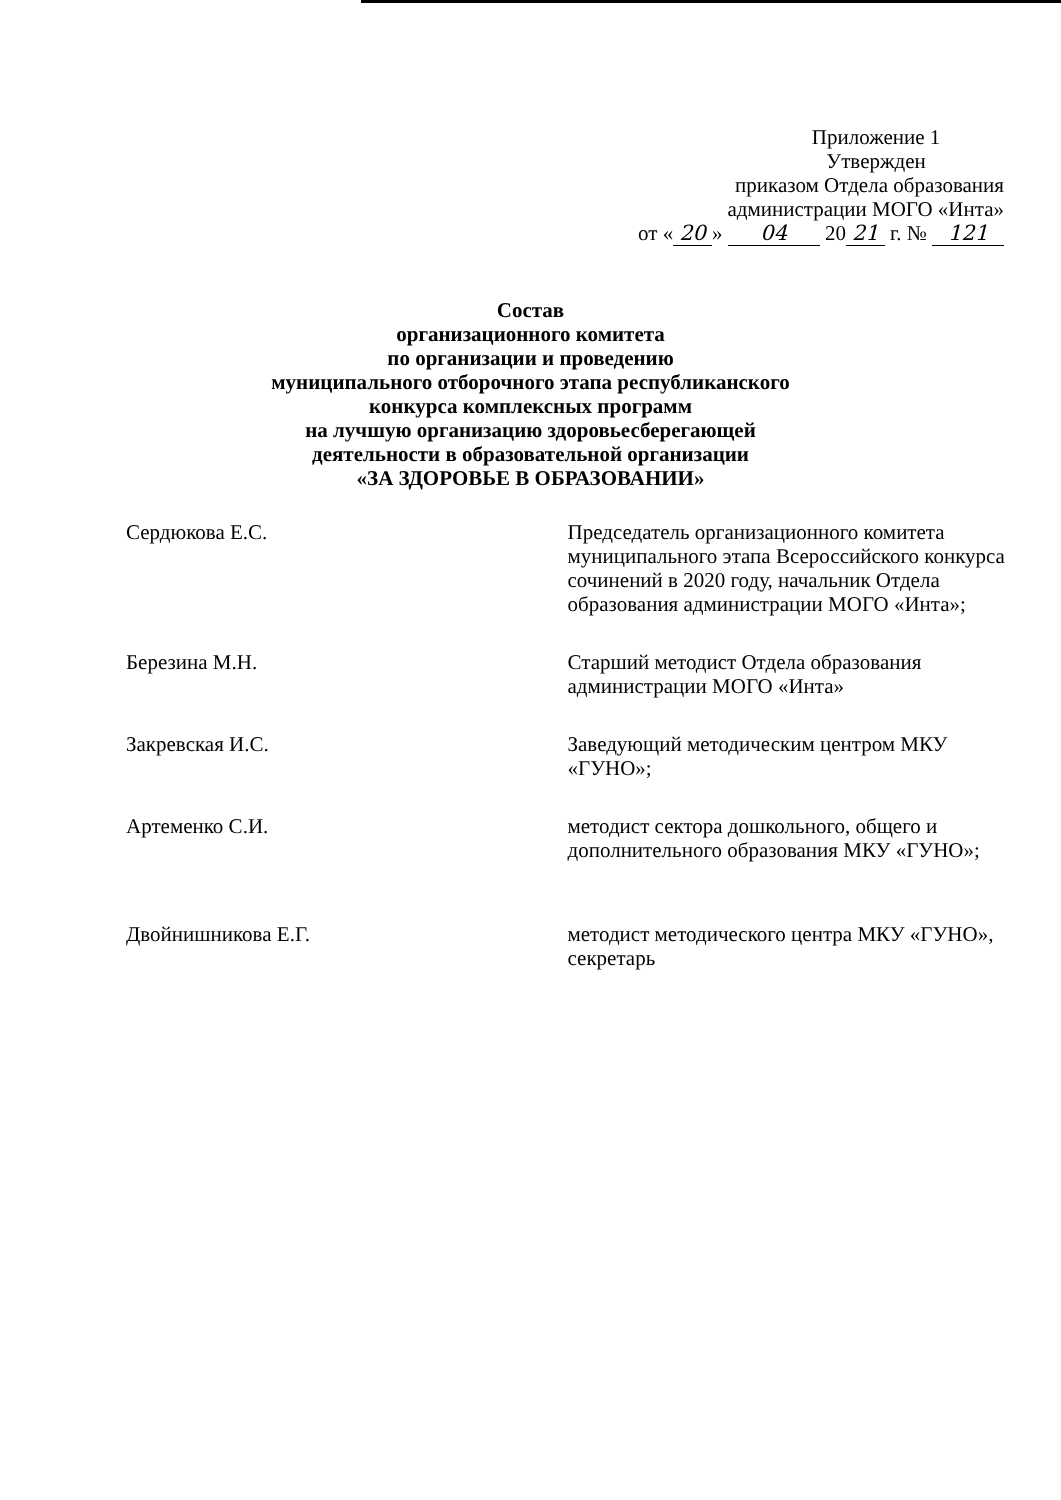Приложение 1
Утвержден
приказом Отдела образования
администрации МОГО «Инта»
от « 20 » 04 20 21 г. № 121
Состав
организационного комитета
по организации и проведению
муниципального отборочного этапа республиканского
конкурса комплексных программ
на лучшую организацию здоровьесберегающей
деятельности в образовательной организации
«ЗА ЗДОРОВЬЕ В ОБРАЗОВАНИИ»
Сердюкова Е.С. Председатель организационного комитета муниципального этапа Всероссийского конкурса сочинений в 2020 году, начальник Отдела образования администрации МОГО «Инта»;
Березина М.Н. Старший методист Отдела образования администрации МОГО «Инта»
Закревская И.С. Заведующий методическим центром МКУ «ГУНО»;
Артеменко С.И. методист сектора дошкольного, общего и дополнительного образования МКУ «ГУНО»;
Двойнишникова Е.Г. методист методического центра МКУ «ГУНО», секретарь